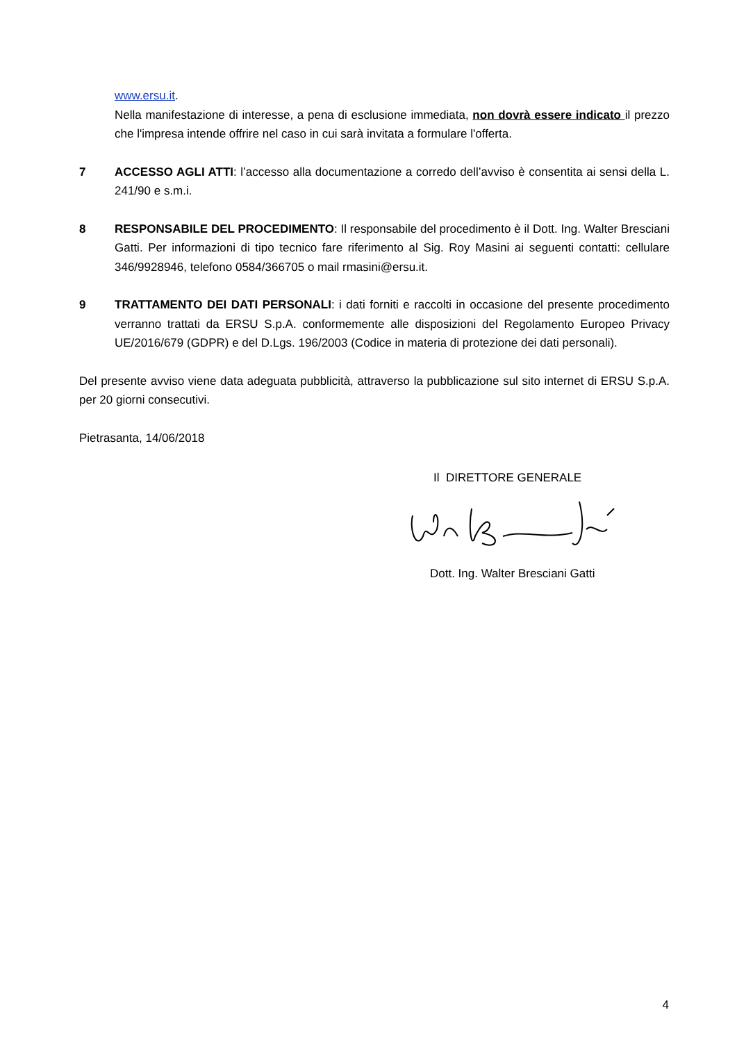www.ersu.it.
Nella manifestazione di interesse, a pena di esclusione immediata, non dovrà essere indicato il prezzo che l'impresa intende offrire nel caso in cui sarà invitata a formulare l'offerta.
7 ACCESSO AGLI ATTI: l’accesso alla documentazione a corredo dell’avviso è consentita ai sensi della L. 241/90 e s.m.i.
8 RESPONSABILE DEL PROCEDIMENTO: Il responsabile del procedimento è il Dott. Ing. Walter Bresciani Gatti. Per informazioni di tipo tecnico fare riferimento al Sig. Roy Masini ai seguenti contatti: cellulare 346/9928946, telefono 0584/366705 o mail rmasini@ersu.it.
9 TRATTAMENTO DEI DATI PERSONALI: i dati forniti e raccolti in occasione del presente procedimento verranno trattati da ERSU S.p.A. conformemente alle disposizioni del Regolamento Europeo Privacy UE/2016/679 (GDPR) e del D.Lgs. 196/2003 (Codice in materia di protezione dei dati personali).
Del presente avviso viene data adeguata pubblicità, attraverso la pubblicazione sul sito internet di ERSU S.p.A. per 20 giorni consecutivi.
Pietrasanta, 14/06/2018
Il DIRETTORE GENERALE
Dott. Ing. Walter Bresciani Gatti
4